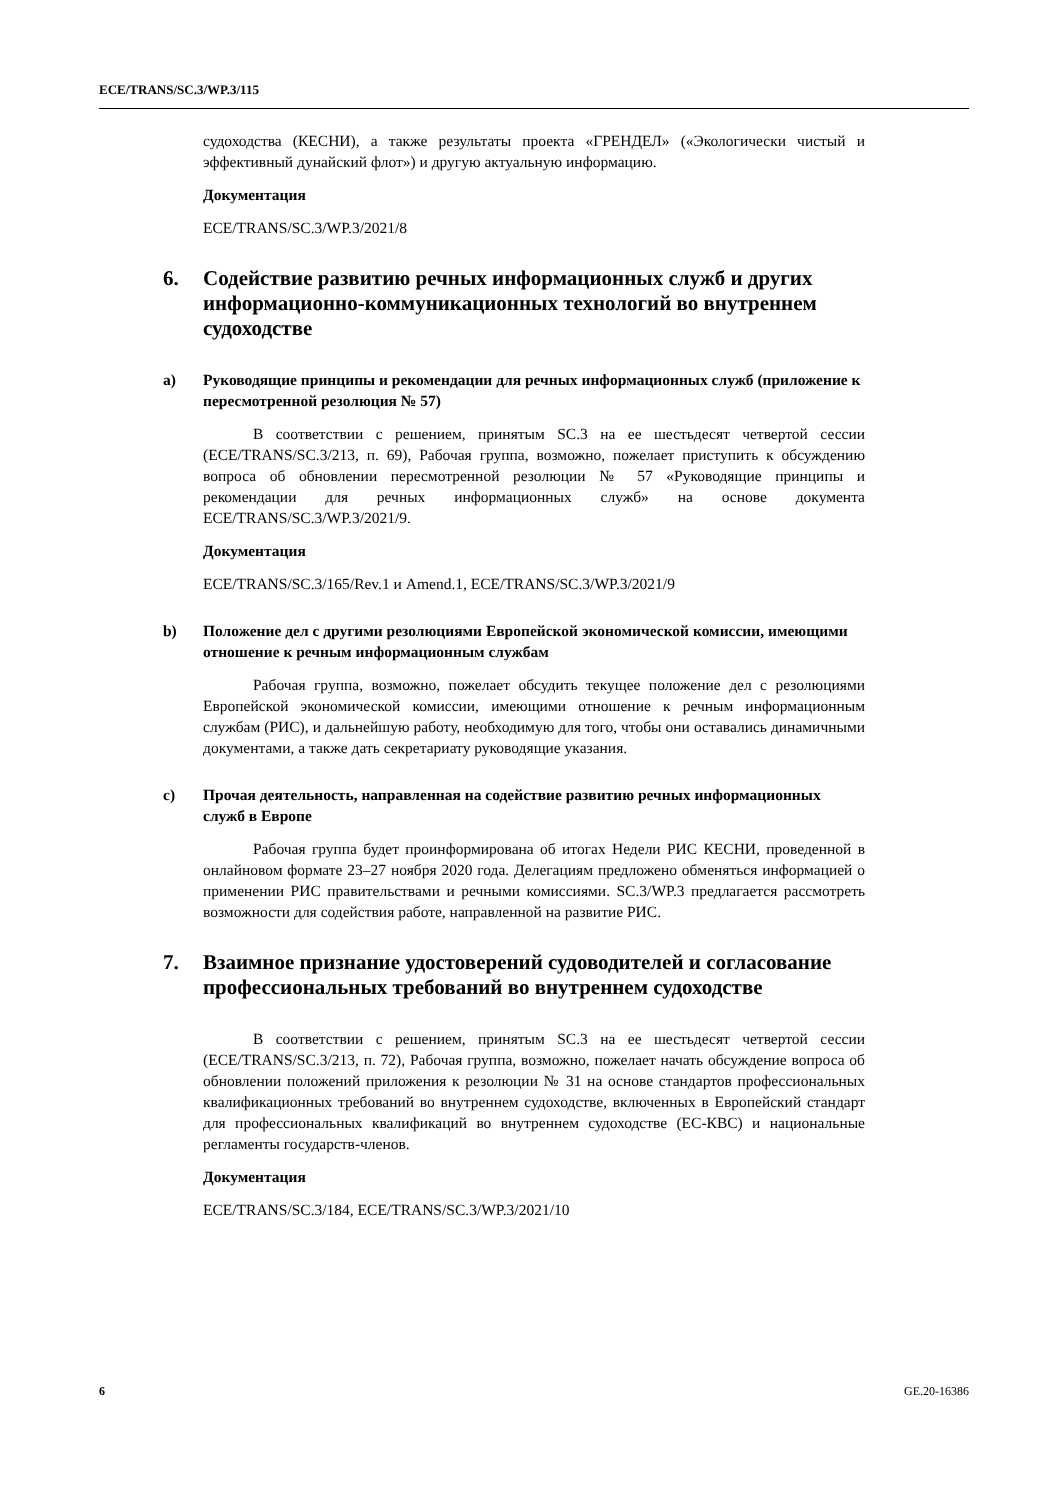ECE/TRANS/SC.3/WP.3/115
судоходства (КЕСНИ), а также результаты проекта «ГРЕНДЕЛ» («Экологически чистый и эффективный дунайский флот») и другую актуальную информацию.
Документация
ECE/TRANS/SC.3/WP.3/2021/8
6. Содействие развитию речных информационных служб и других информационно-коммуникационных технологий во внутреннем судоходстве
a) Руководящие принципы и рекомендации для речных информационных служб (приложение к пересмотренной резолюция № 57)
В соответствии с решением, принятым SC.3 на ее шестьдесят четвертой сессии (ECE/TRANS/SC.3/213, п. 69), Рабочая группа, возможно, пожелает приступить к обсуждению вопроса об обновлении пересмотренной резолюции № 57 «Руководящие принципы и рекомендации для речных информационных служб» на основе документа ECE/TRANS/SC.3/WP.3/2021/9.
Документация
ECE/TRANS/SC.3/165/Rev.1 и Amend.1, ECE/TRANS/SC.3/WP.3/2021/9
b) Положение дел с другими резолюциями Европейской экономической комиссии, имеющими отношение к речным информационным службам
Рабочая группа, возможно, пожелает обсудить текущее положение дел с резолюциями Европейской экономической комиссии, имеющими отношение к речным информационным службам (РИС), и дальнейшую работу, необходимую для того, чтобы они оставались динамичными документами, а также дать секретариату руководящие указания.
c) Прочая деятельность, направленная на содействие развитию речных информационных служб в Европе
Рабочая группа будет проинформирована об итогах Недели РИС КЕСНИ, проведенной в онлайновом формате 23–27 ноября 2020 года. Делегациям предложено обменяться информацией о применении РИС правительствами и речными комиссиями. SC.3/WP.3 предлагается рассмотреть возможности для содействия работе, направленной на развитие РИС.
7. Взаимное признание удостоверений судоводителей и согласование профессиональных требований во внутреннем судоходстве
В соответствии с решением, принятым SC.3 на ее шестьдесят четвертой сессии (ECE/TRANS/SC.3/213, п. 72), Рабочая группа, возможно, пожелает начать обсуждение вопроса об обновлении положений приложения к резолюции № 31 на основе стандартов профессиональных квалификационных требований во внутреннем судоходстве, включенных в Европейский стандарт для профессиональных квалификаций во внутреннем судоходстве (ЕС-КВС) и национальные регламенты государств-членов.
Документация
ECE/TRANS/SC.3/184, ECE/TRANS/SC.3/WP.3/2021/10
6 GE.20-16386